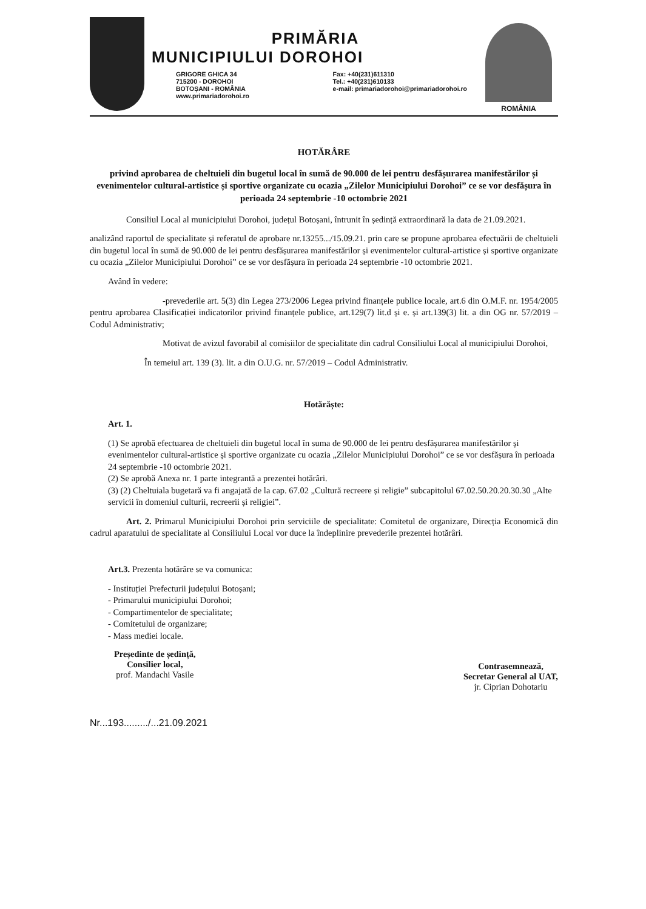PRIMĂRIA
MUNICIPIULUI DOROHOI
GRIGORE GHICA 34
715200 - DOROHOI
BOTOȘANI - ROMÂNIA
www.primariadorohoi.ro
Fax: +40(231)611310
Tel.: +40(231)610133
e-mail: primariadorohoi@primariadorohoi.ro
ROMÂNIA
HOTĂRÂRE
privind aprobarea de cheltuieli din bugetul local în sumă de 90.000 de lei pentru desfășurarea manifestărilor și evenimentelor cultural-artistice și sportive organizate cu ocazia „Zilelor Municipiului Dorohoi” ce se vor desfășura în perioada 24 septembrie -10 octombrie 2021
Consiliul Local al municipiului Dorohoi, județul Botoșani, întrunit în ședință extraordinară la data de 21.09.2021.
analizând raportul de specialitate și referatul de aprobare nr.13255.../15.09.21. prin care se propune aprobarea efectuării de cheltuieli din bugetul local în sumă de 90.000 de lei pentru desfășurarea manifestărilor și evenimentelor cultural-artistice și sportive organizate cu ocazia „Zilelor Municipiului Dorohoi” ce se vor desfășura în perioada 24 septembrie -10 octombrie 2021.
Având în vedere:
-prevederile art. 5(3) din Legea 273/2006 Legea privind finanțele publice locale, art.6 din O.M.F. nr. 1954/2005 pentru aprobarea Clasificației indicatorilor privind finanțele publice, art.129(7) lit.d și e. și art.139(3) lit. a din OG nr. 57/2019 –Codul Administrativ;
Motivat de avizul favorabil al comisiilor de specialitate din cadrul Consiliului Local al municipiului Dorohoi,
În temeiul art. 139 (3). lit. a din O.U.G. nr. 57/2019 – Codul Administrativ.
Hotărăște:
Art. 1.
(1) Se aprobă efectuarea de cheltuieli din bugetul local în suma de 90.000 de lei pentru desfășurarea manifestărilor și evenimentelor cultural-artistice și sportive organizate cu ocazia „Zilelor Municipiului Dorohoi” ce se vor desfășura în perioada 24 septembrie -10 octombrie 2021.
(2) Se aprobă Anexa nr. 1 parte integrantă a prezentei hotărâri.
(3) (2) Cheltuiala bugetară va fi angajată de la cap. 67.02 „Cultură recreere și religie” subcapitolul 67.02.50.20.20.30.30 „Alte servicii în domeniul culturii, recreerii și religiei”.
Art. 2. Primarul Municipiului Dorohoi prin serviciile de specialitate: Comitetul de organizare, Direcția Economică din cadrul aparatului de specialitate al Consiliului Local vor duce la îndeplinire prevederile prezentei hotărâri.
Art.3. Prezenta hotărâre se va comunica:
- Instituției Prefecturii județului Botoșani;
- Primarului municipiului Dorohoi;
- Compartimentelor de specialitate;
- Comitetului de organizare;
- Mass mediei locale.
Președinte de ședință,
Consilier local,
prof. Mandachi Vasile
Contrasemnează,
Secretar General al UAT,
jr. Ciprian Dohotariu
Nr...193........./...21.09.2021